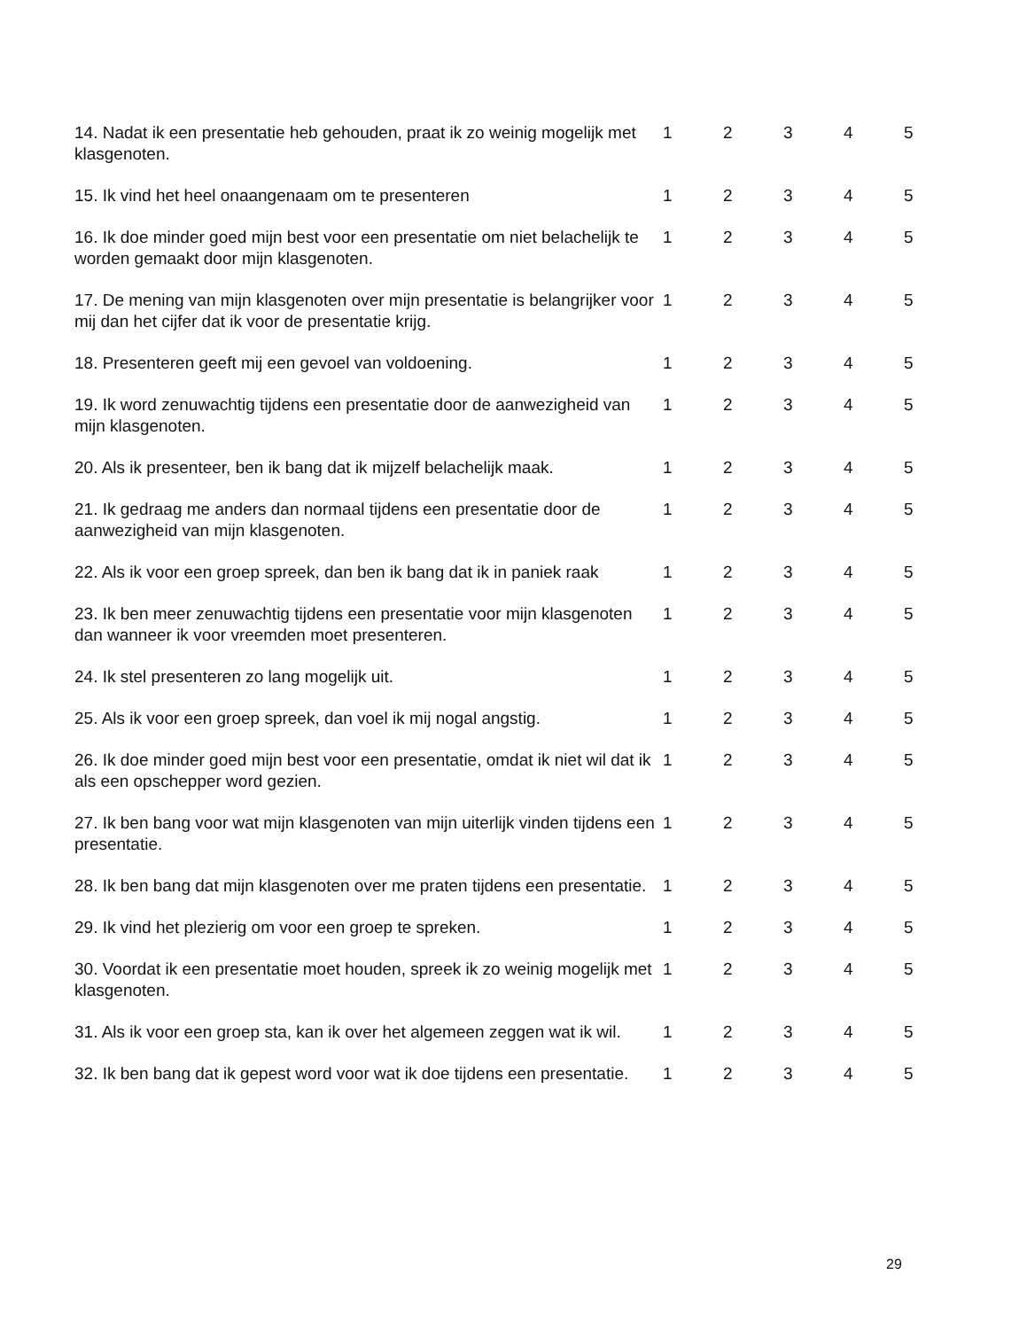| 14. Nadat ik een presentatie heb gehouden, praat ik zo weinig mogelijk met klasgenoten. | 1 | 2 | 3 | 4 | 5 |
| 15. Ik vind het heel onaangenaam om te presenteren | 1 | 2 | 3 | 4 | 5 |
| 16. Ik doe minder goed mijn best voor een presentatie om niet belachelijk te worden gemaakt door mijn klasgenoten. | 1 | 2 | 3 | 4 | 5 |
| 17. De mening van mijn klasgenoten over mijn presentatie is belangrijker voor mij dan het cijfer dat ik voor de presentatie krijg. | 1 | 2 | 3 | 4 | 5 |
| 18. Presenteren geeft mij een gevoel van voldoening. | 1 | 2 | 3 | 4 | 5 |
| 19. Ik word zenuwachtig tijdens een presentatie door de aanwezigheid van mijn klasgenoten. | 1 | 2 | 3 | 4 | 5 |
| 20. Als ik presenteer, ben ik bang dat ik mijzelf belachelijk maak. | 1 | 2 | 3 | 4 | 5 |
| 21. Ik gedraag me anders dan normaal tijdens een presentatie door de aanwezigheid van mijn klasgenoten. | 1 | 2 | 3 | 4 | 5 |
| 22. Als ik voor een groep spreek, dan ben ik bang dat ik in paniek raak | 1 | 2 | 3 | 4 | 5 |
| 23. Ik ben meer zenuwachtig tijdens een presentatie voor mijn klasgenoten dan wanneer ik voor vreemden moet presenteren. | 1 | 2 | 3 | 4 | 5 |
| 24. Ik stel presenteren zo lang mogelijk uit. | 1 | 2 | 3 | 4 | 5 |
| 25. Als ik voor een groep spreek, dan voel ik mij nogal angstig. | 1 | 2 | 3 | 4 | 5 |
| 26. Ik doe minder goed mijn best voor een presentatie, omdat ik niet wil dat ik als een opschepper word gezien. | 1 | 2 | 3 | 4 | 5 |
| 27. Ik ben bang voor wat mijn klasgenoten van mijn uiterlijk vinden tijdens een presentatie. | 1 | 2 | 3 | 4 | 5 |
| 28. Ik ben bang dat mijn klasgenoten over me praten tijdens een presentatie. | 1 | 2 | 3 | 4 | 5 |
| 29. Ik vind het plezierig om voor een groep te spreken. | 1 | 2 | 3 | 4 | 5 |
| 30. Voordat ik een presentatie moet houden, spreek ik zo weinig mogelijk met klasgenoten. | 1 | 2 | 3 | 4 | 5 |
| 31. Als ik voor een groep sta, kan ik over het algemeen zeggen wat ik wil. | 1 | 2 | 3 | 4 | 5 |
| 32. Ik ben bang dat ik gepest word voor wat ik doe tijdens een presentatie. | 1 | 2 | 3 | 4 | 5 |
29